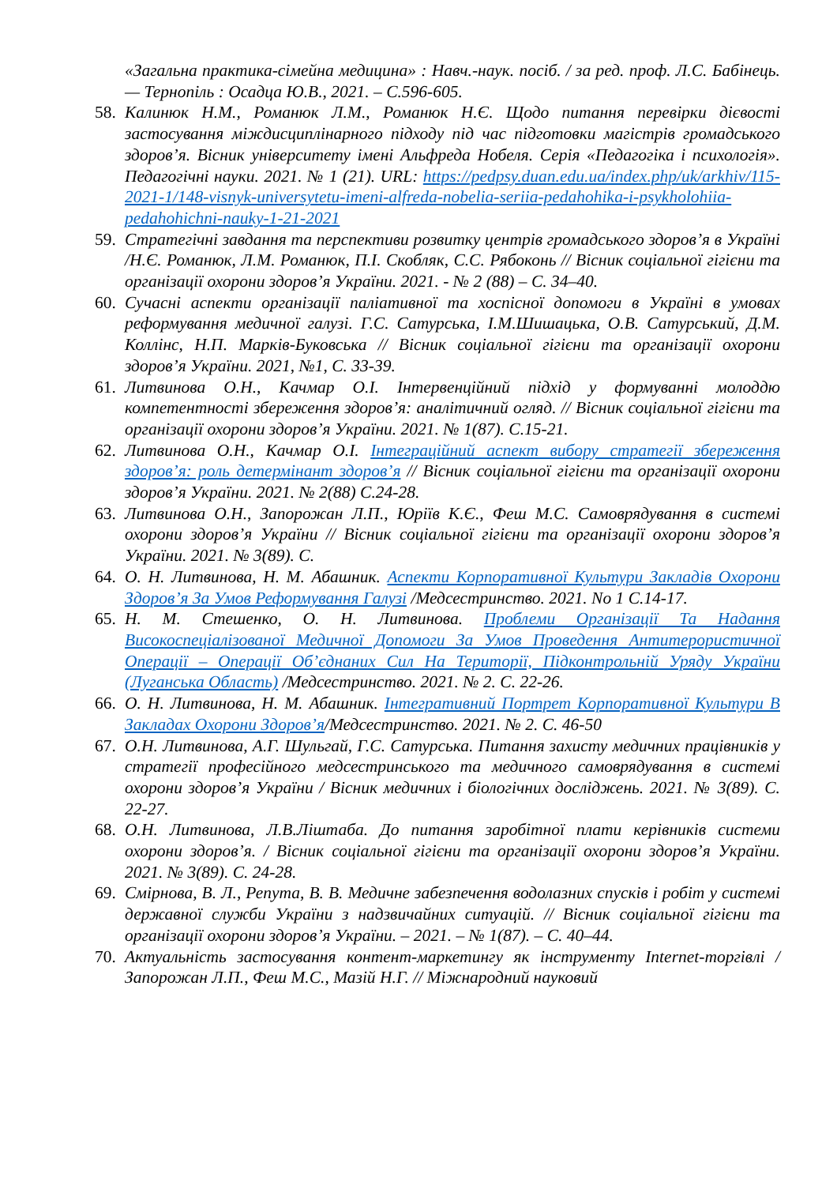«Загальна практика-сімейна медицина» : Навч.-наук. посіб. / за ред. проф. Л.С. Бабінець. — Тернопіль : Осадца Ю.В., 2021. – С.596-605.
58. Калинюк Н.М., Романюк Л.М., Романюк Н.Є. Щодо питання перевірки дієвості застосування міждисциплінарного підходу під час підготовки магістрів громадського здоров’я. Вісник університету імені Альфреда Нобеля. Серія «Педагогіка і психологія». Педагогічні науки. 2021. № 1 (21). URL: https://pedpsy.duan.edu.ua/index.php/uk/arkhiv/115-2021-1/148-visnyk-universytetu-imeni-alfreda-nobelia-seriia-pedahohika-i-psykholohiia-pedahohichni-nauky-1-21-2021
59. Стратегічні завдання та перспективи розвитку центрів громадського здоров’я в Україні /Н.Є. Романюк, Л.М. Романюк, П.І. Скобляк, С.С. Рябоконь // Вісник соціальної гігієни та організації охорони здоров’я України. 2021. - № 2 (88) – С. 34–40.
60. Сучасні аспекти організації паліативної та хоспісної допомоги в Україні в умовах реформування медичної галузі. Г.С. Сатурська, І.М.Шишацька, О.В. Сатурський, Д.М. Коллінс, Н.П. Марків-Буковська // Вісник соціальної гігієни та організації охорони здоров’я України. 2021, №1, С. 33-39.
61. Литвинова О.Н., Качмар О.І. Інтервенційний підхід у формуванні молоддю компетентності збереження здоров’я: аналітичний огляд. // Вісник соціальної гігієни та організації охорони здоров’я України. 2021. № 1(87). С.15-21.
62. Литвинова О.Н., Качмар О.І. Інтеграційний аспект вибору стратегії збереження здоров’я: роль детермінант здоров’я // Вісник соціальної гігієни та організації охорони здоров’я України. 2021. № 2(88) С.24-28.
63. Литвинова О.Н., Запорожан Л.П., Юріїв К.Є., Феш М.С. Самоврядування в системі охорони здоров’я України // Вісник соціальної гігієни та організації охорони здоров’я України. 2021. № 3(89). С.
64. О. Н. Литвинова, Н. М. Абашник. Аспекти Корпоративної Культури Закладів Охорони Здоров’я За Умов Реформування Галузі /Медсестринство. 2021. No 1 С.14-17.
65. Н. М. Стешенко, О. Н. Литвинова. Проблеми Організації Та Надання Високоспеціалізованої Медичної Допомоги За Умов Проведення Антитерористичної Операції – Операції Об’єднаних Сил На Території, Підконтрольній Уряду України (Луганська Область) /Медсестринство. 2021. № 2. С. 22-26.
66. О. Н. Литвинова, Н. М. Абашник. Інтегративний Портрет Корпоративної Культури В Закладах Охорони Здоров’я/Медсестринство. 2021. № 2. С. 46-50
67. О.Н. Литвинова, А.Г. Шульгай, Г.С. Сатурська. Питання захисту медичних працівників у стратегії професійного медсестринського та медичного самоврядування в системі охорони здоров’я України / Вісник медичних і біологічних досліджень. 2021. № 3(89). С. 22-27.
68. О.Н. Литвинова, Л.В.Ліштаба. До питання заробітної плати керівників системи охорони здоров’я. / Вісник соціальної гігієни та організації охорони здоров’я України. 2021. № 3(89). С. 24-28.
69. Смірнова, В. Л., Репута, В. В. Медичне забезпечення водолазних спусків і робіт у системі державної служби України з надзвичайних ситуацій. // Вісник соціальної гігієни та організації охорони здоров’я України. – 2021. – № 1(87). – С. 40–44.
70. Актуальність застосування контент-маркетингу як інструменту Internet-торгівлі / Запорожан Л.П., Феш М.С., Мазій Н.Г. // Міжнародний науковий